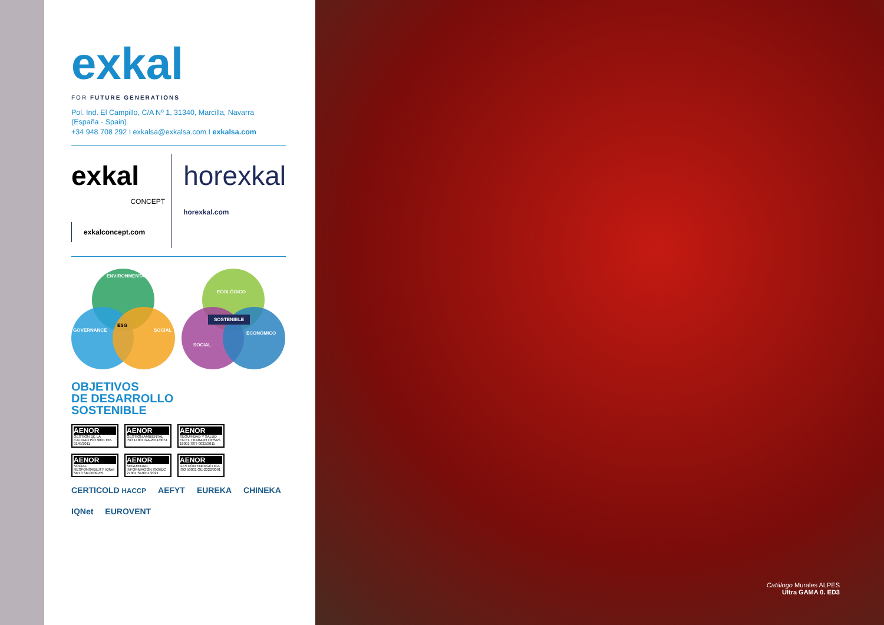exkal
FOR FUTURE GENERATIONS
Pol. Ind. El Campillo, C/A Nº 1, 31340, Marcilla, Navarra
(España - Spain)
+34 948 708 292 I exkalsa@exkalsa.com I exkalsa.com
exkal
CONCEPT
exkalconcept.com
horexkal
horexkal.com
ENVIRONMENTAL
ESG
GOVERNANCE SOCIAL
ECOLÓGICO
SOSTENIBLE
SOCIAL
ECONÓMICO
OBJETIVOS
DE DESARROLLO
SOSTENIBLE
AENOR
GESTIÓN DE LA CALIDAD ISO 9001 ER-0149/2011
AENOR
GESTIÓN AMBIENTAL ISO 14001 GA-2011/0074
AENOR
SEGURIDAD Y SALUD EN EL TRABAJO OHSAS 18001 SST-0022/2011
AENOR
SOCIAL RESPONSABILITY IQNet SR10 SR-0009-ES
AENOR
SEGURIDAD INFORMACIÓN ISO/IEC 27001 SI-0011/2021
AENOR
GESTIÓN ENERGÉTICA ISO 50001 GE-2022/0091
CERTICOLD HACCP AEFYT EUREKA CHINEKA IQNet EUROVENT
Catálogo Murales ALPES
Ultra GAMA 0. ED3